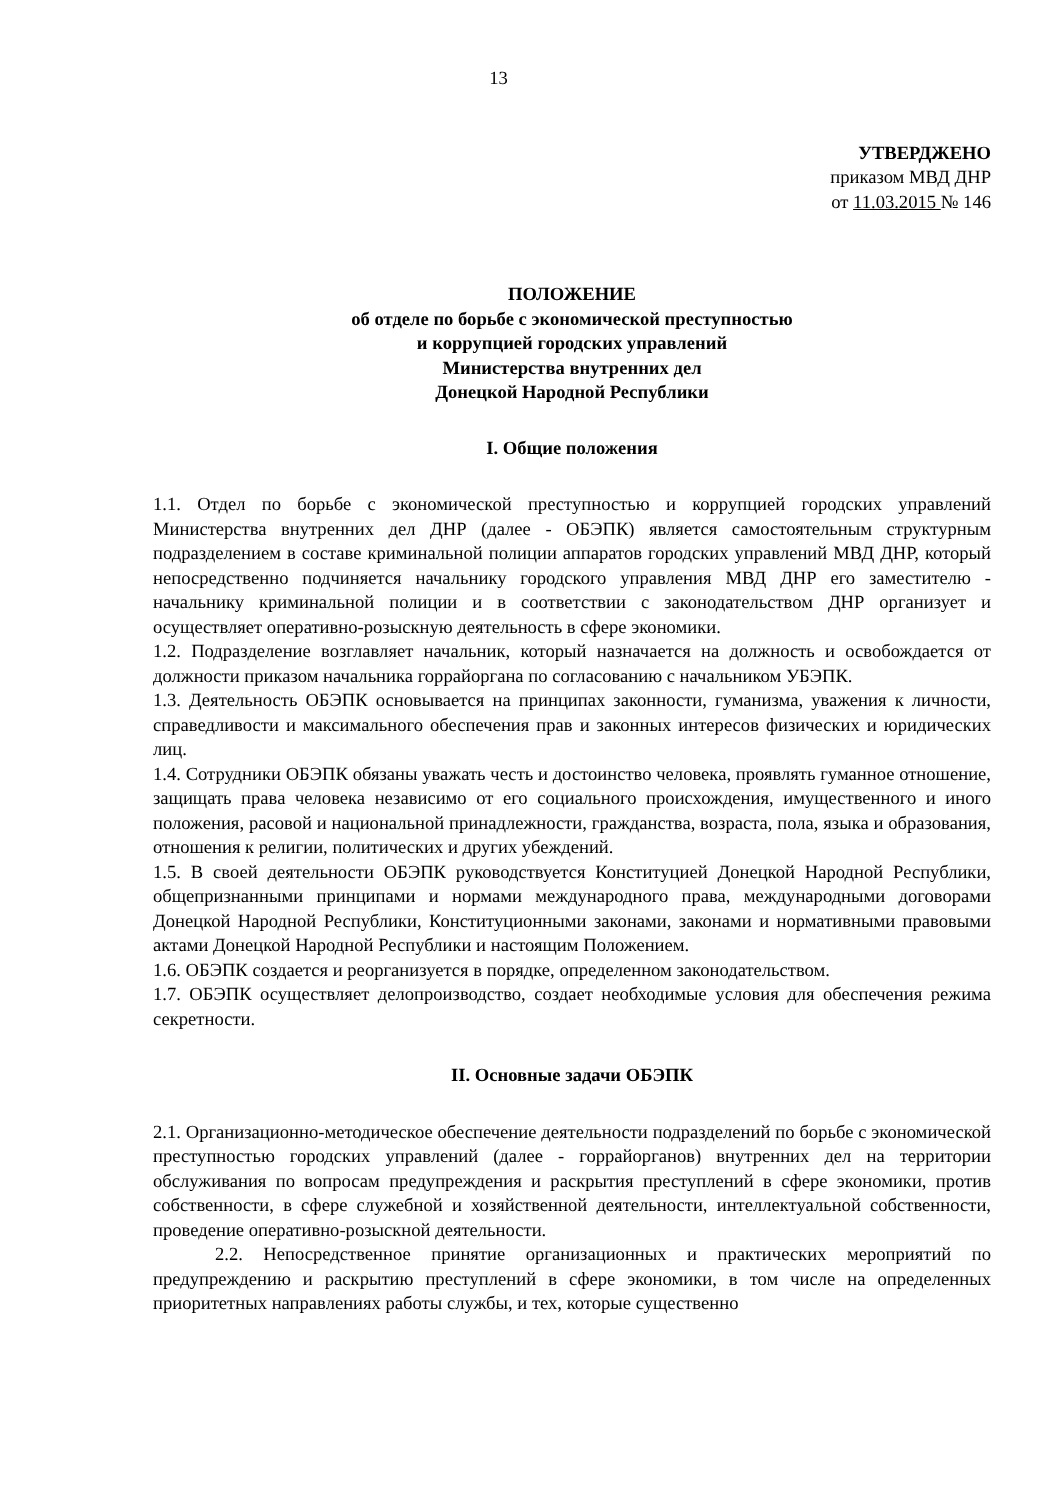13
УТВЕРДЖЕНО
приказом МВД ДНР
от 11.03.2015 № 146
ПОЛОЖЕНИЕ
об отделе по борьбе с экономической преступностью
и коррупцией городских управлений
Министерства внутренних дел
Донецкой Народной Республики
I. Общие положения
1.1. Отдел по борьбе с экономической преступностью и коррупцией городских управлений Министерства внутренних дел ДНР (далее - ОБЭПК) является самостоятельным структурным подразделением в составе криминальной полиции аппаратов городских управлений МВД ДНР, который непосредственно подчиняется начальнику городского управления МВД ДНР его заместителю - начальнику криминальной полиции и в соответствии с законодательством ДНР организует и осуществляет оперативно-розыскную деятельность в сфере экономики.
1.2. Подразделение возглавляет начальник, который назначается на должность и освобождается от должности приказом начальника горрайоргана по согласованию с начальником УБЭПК.
1.3. Деятельность ОБЭПК основывается на принципах законности, гуманизма, уважения к личности, справедливости и максимального обеспечения прав и законных интересов физических и юридических лиц.
1.4. Сотрудники ОБЭПК обязаны уважать честь и достоинство человека, проявлять гуманное отношение, защищать права человека независимо от его социального происхождения, имущественного и иного положения, расовой и национальной принадлежности, гражданства, возраста, пола, языка и образования, отношения к религии, политических и других убеждений.
1.5. В своей деятельности ОБЭПК руководствуется Конституцией Донецкой Народной Республики, общепризнанными принципами и нормами международного права, международными договорами Донецкой Народной Республики, Конституционными законами, законами и нормативными правовыми актами Донецкой Народной Республики и настоящим Положением.
1.6. ОБЭПК создается и реорганизуется в порядке, определенном законодательством.
1.7. ОБЭПК осуществляет делопроизводство, создает необходимые условия для обеспечения режима секретности.
II. Основные задачи ОБЭПК
2.1. Организационно-методическое обеспечение деятельности подразделений по борьбе с экономической преступностью городских управлений (далее - горрайорганов) внутренних дел на территории обслуживания по вопросам предупреждения и раскрытия преступлений в сфере экономики, против собственности, в сфере служебной и хозяйственной деятельности, интеллектуальной собственности, проведение оперативно-розыскной деятельности.
2.2. Непосредственное принятие организационных и практических мероприятий по предупреждению и раскрытию преступлений в сфере экономики, в том числе на определенных приоритетных направлениях работы службы, и тех, которые существенно